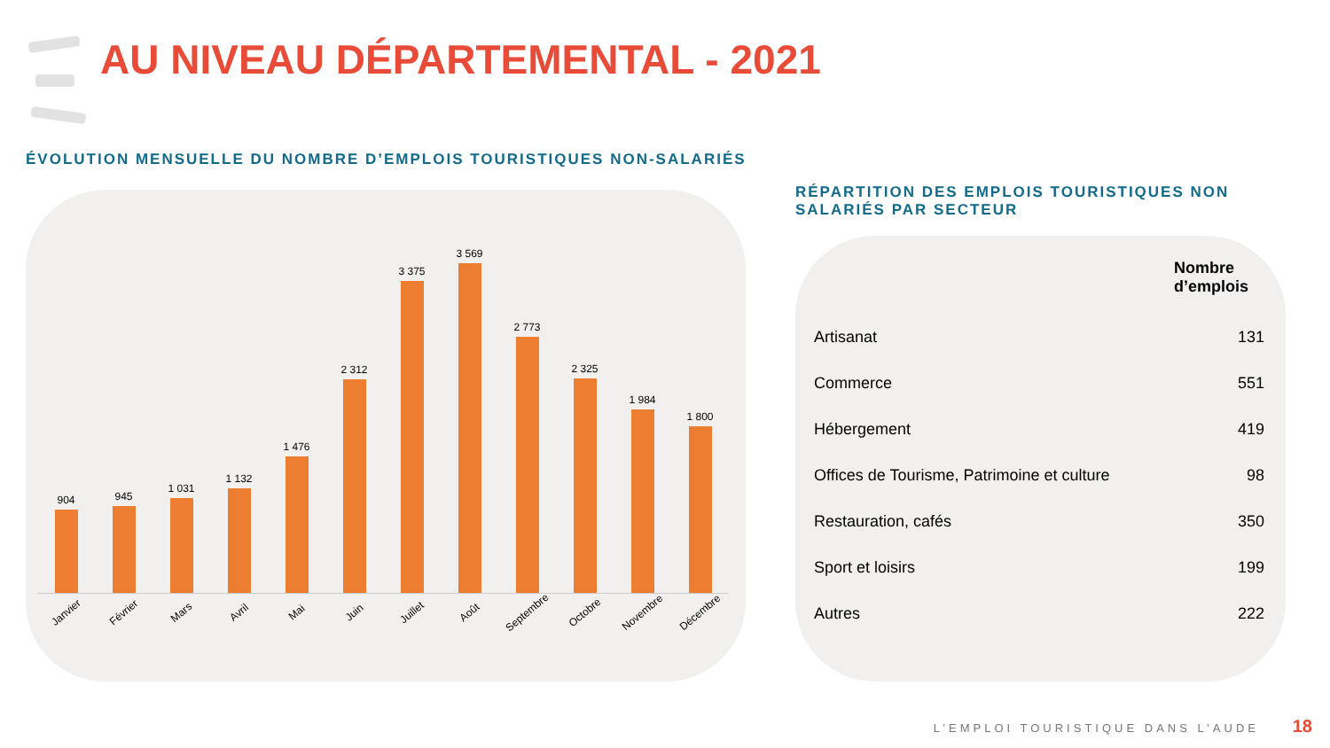AU NIVEAU DÉPARTEMENTAL - 2021
ÉVOLUTION MENSUELLE DU NOMBRE D’EMPLOIS TOURISTIQUES NON-SALARIÉS
904
945
1 031
1 132
1 476
2 312
3 375
3 569
2 773
2 325
1 984
1 800
Janvier Février Mars Avril Mai Juin Juillet Août Septembre Octobre Novembre Décembre
RÉPARTITION DES EMPLOIS TOURISTIQUES NON SALARIÉS PAR SECTEUR
| | Nombre d’emplois |
| --- | --- |
| Artisanat | 131 |
| Commerce | 551 |
| Hébergement | 419 |
| Offices de Tourisme, Patrimoine et culture | 98 |
| Restauration, cafés | 350 |
| Sport et loisirs | 199 |
| Autres | 222 |
L’EMPLOI TOURISTIQUE DANS L’AUDE
18